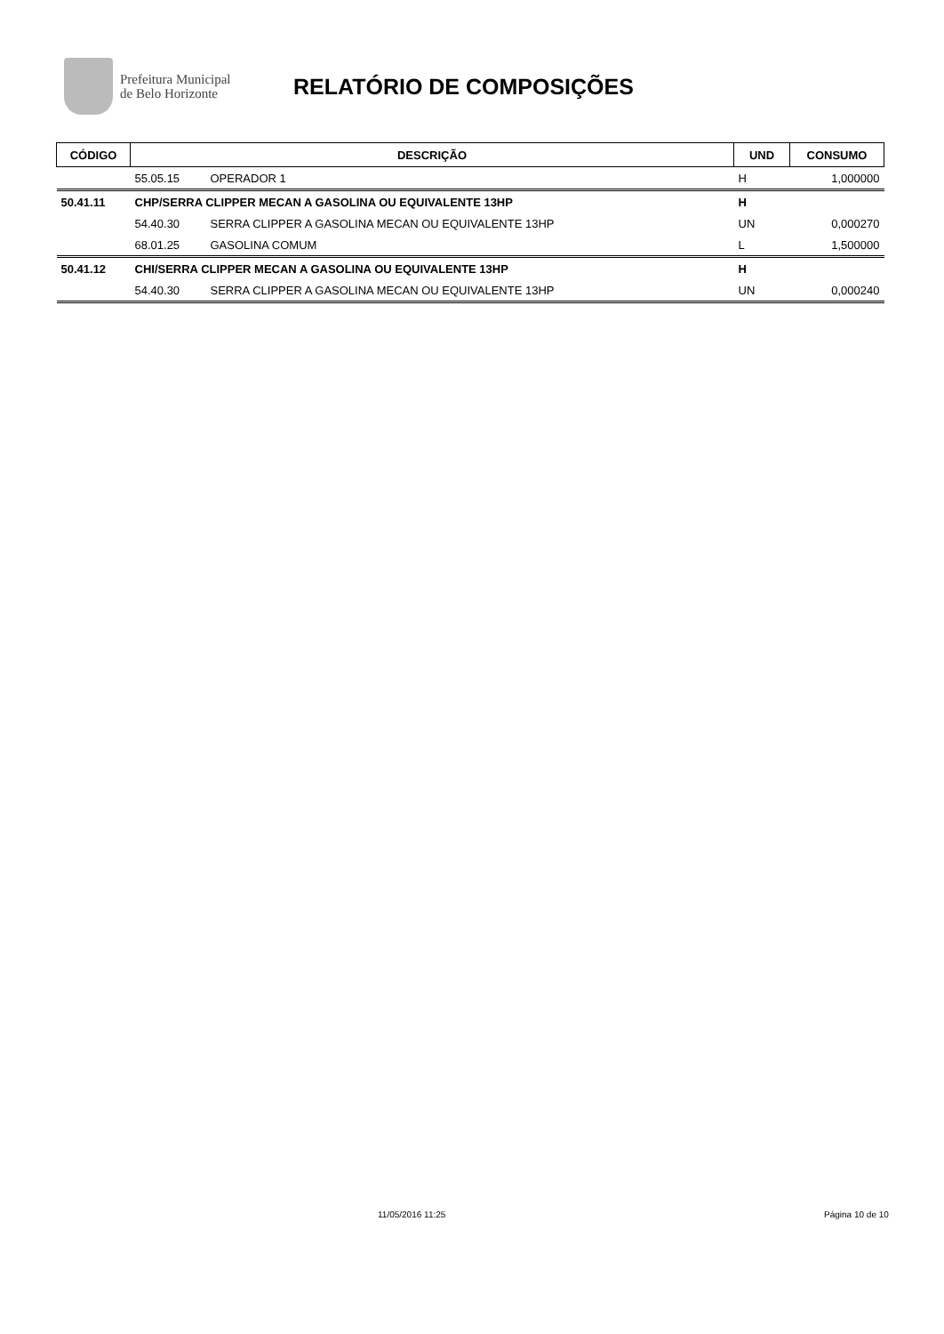Prefeitura Municipal
de Belo Horizonte
RELATÓRIO DE COMPOSIÇÕES
| CÓDIGO | DESCRIÇÃO | | UND | CONSUMO |
| --- | --- | --- | --- | --- |
| | 55.05.15 | OPERADOR 1 | H | 1,000000 |
| 50.41.11 | CHP/SERRA CLIPPER MECAN A GASOLINA OU EQUIVALENTE 13HP | | H | |
| | 54.40.30 | SERRA CLIPPER A GASOLINA MECAN OU EQUIVALENTE 13HP | UN | 0,000270 |
| | 68.01.25 | GASOLINA COMUM | L | 1,500000 |
| 50.41.12 | CHI/SERRA CLIPPER MECAN A GASOLINA OU EQUIVALENTE 13HP | | H | |
| | 54.40.30 | SERRA CLIPPER A GASOLINA MECAN OU EQUIVALENTE 13HP | UN | 0,000240 |
11/05/2016 11:25 Página 10 de 10